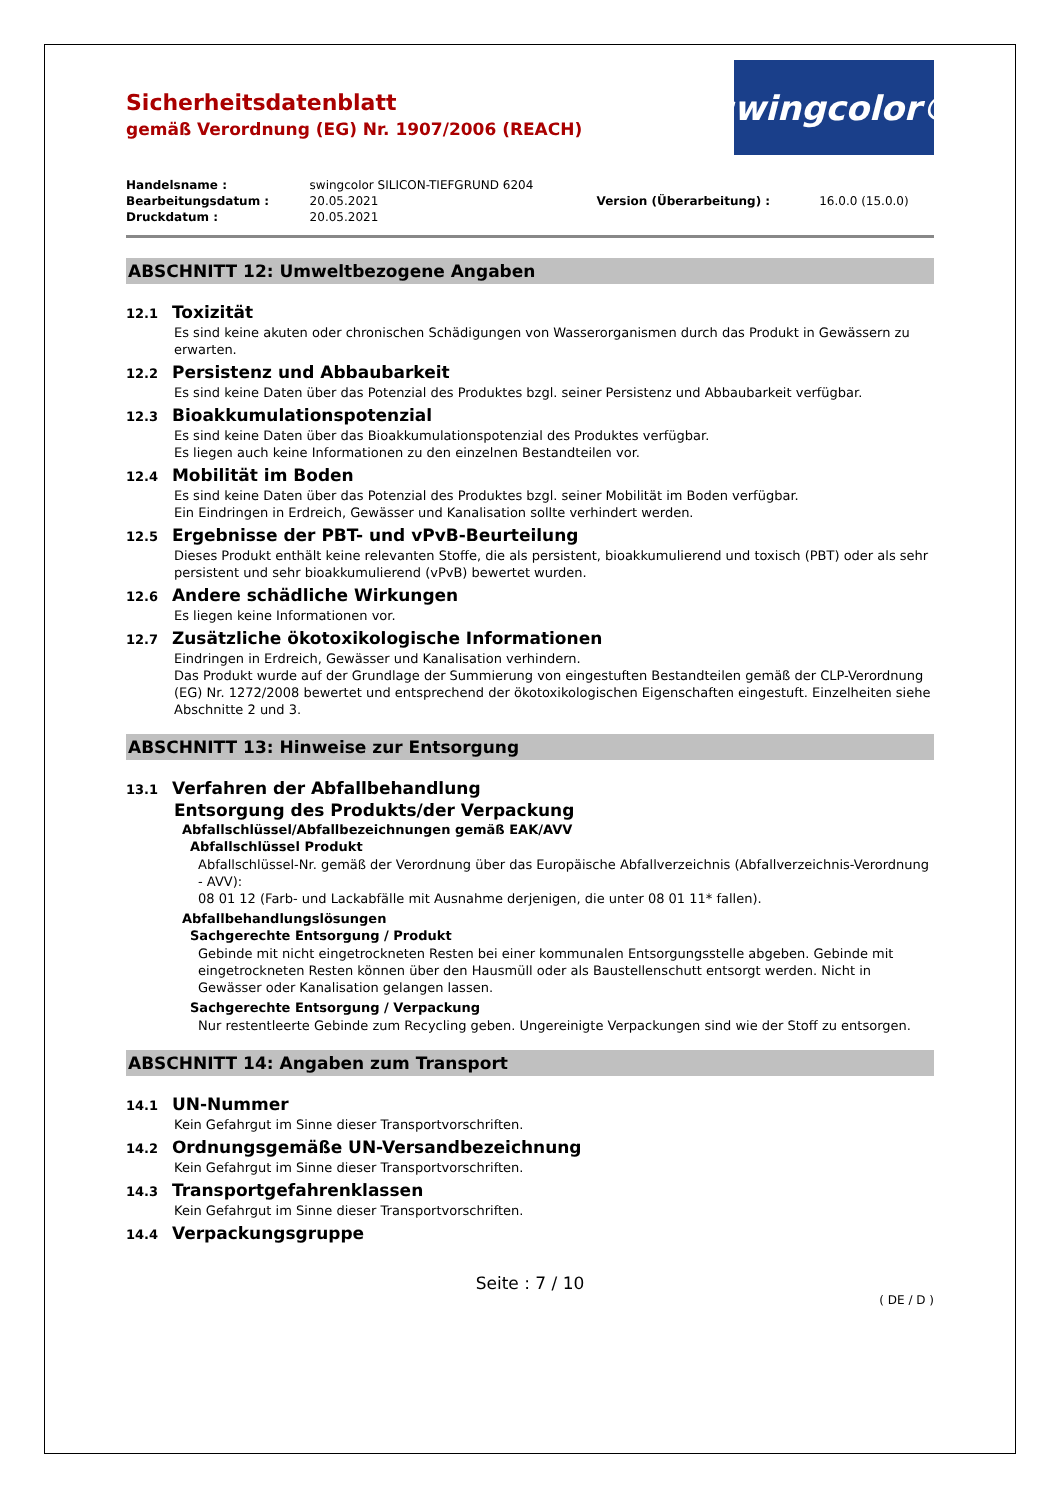Sicherheitsdatenblatt
gemäß Verordnung (EG) Nr. 1907/2006 (REACH)
swingcolor®
| Handelsname : | swingcolor SILICON-TIEFGRUND 6204 | | |
| Bearbeitungsdatum : | 20.05.2021 | Version (Überarbeitung) : | 16.0.0 (15.0.0) |
| Druckdatum : | 20.05.2021 | | |
ABSCHNITT 12: Umweltbezogene Angaben
12.1 Toxizität
Es sind keine akuten oder chronischen Schädigungen von Wasserorganismen durch das Produkt in Gewässern zu erwarten.
12.2 Persistenz und Abbaubarkeit
Es sind keine Daten über das Potenzial des Produktes bzgl. seiner Persistenz und Abbaubarkeit verfügbar.
12.3 Bioakkumulationspotenzial
Es sind keine Daten über das Bioakkumulationspotenzial des Produktes verfügbar.
Es liegen auch keine Informationen zu den einzelnen Bestandteilen vor.
12.4 Mobilität im Boden
Es sind keine Daten über das Potenzial des Produktes bzgl. seiner Mobilität im Boden verfügbar.
Ein Eindringen in Erdreich, Gewässer und Kanalisation sollte verhindert werden.
12.5 Ergebnisse der PBT- und vPvB-Beurteilung
Dieses Produkt enthält keine relevanten Stoffe, die als persistent, bioakkumulierend und toxisch (PBT) oder als sehr persistent und sehr bioakkumulierend (vPvB) bewertet wurden.
12.6 Andere schädliche Wirkungen
Es liegen keine Informationen vor.
12.7 Zusätzliche ökotoxikologische Informationen
Eindringen in Erdreich, Gewässer und Kanalisation verhindern.
Das Produkt wurde auf der Grundlage der Summierung von eingestuften Bestandteilen gemäß der CLP-Verordnung (EG) Nr. 1272/2008 bewertet und entsprechend der ökotoxikologischen Eigenschaften eingestuft. Einzelheiten siehe Abschnitte 2 und 3.
ABSCHNITT 13: Hinweise zur Entsorgung
13.1 Verfahren der Abfallbehandlung
Entsorgung des Produkts/der Verpackung
Abfallschlüssel/Abfallbezeichnungen gemäß EAK/AVV
Abfallschlüssel Produkt
Abfallschlüssel-Nr. gemäß der Verordnung über das Europäische Abfallverzeichnis (Abfallverzeichnis-Verordnung - AVV):
08 01 12 (Farb- und Lackabfälle mit Ausnahme derjenigen, die unter 08 01 11* fallen).
Abfallbehandlungslösungen
Sachgerechte Entsorgung / Produkt
Gebinde mit nicht eingetrockneten Resten bei einer kommunalen Entsorgungsstelle abgeben. Gebinde mit eingetrockneten Resten können über den Hausmüll oder als Baustellenschutt entsorgt werden. Nicht in Gewässer oder Kanalisation gelangen lassen.
Sachgerechte Entsorgung / Verpackung
Nur restentleerte Gebinde zum Recycling geben. Ungereinigte Verpackungen sind wie der Stoff zu entsorgen.
ABSCHNITT 14: Angaben zum Transport
14.1 UN-Nummer
Kein Gefahrgut im Sinne dieser Transportvorschriften.
14.2 Ordnungsgemäße UN-Versandbezeichnung
Kein Gefahrgut im Sinne dieser Transportvorschriften.
14.3 Transportgefahrenklassen
Kein Gefahrgut im Sinne dieser Transportvorschriften.
14.4 Verpackungsgruppe
Seite : 7 / 10
( DE / D )